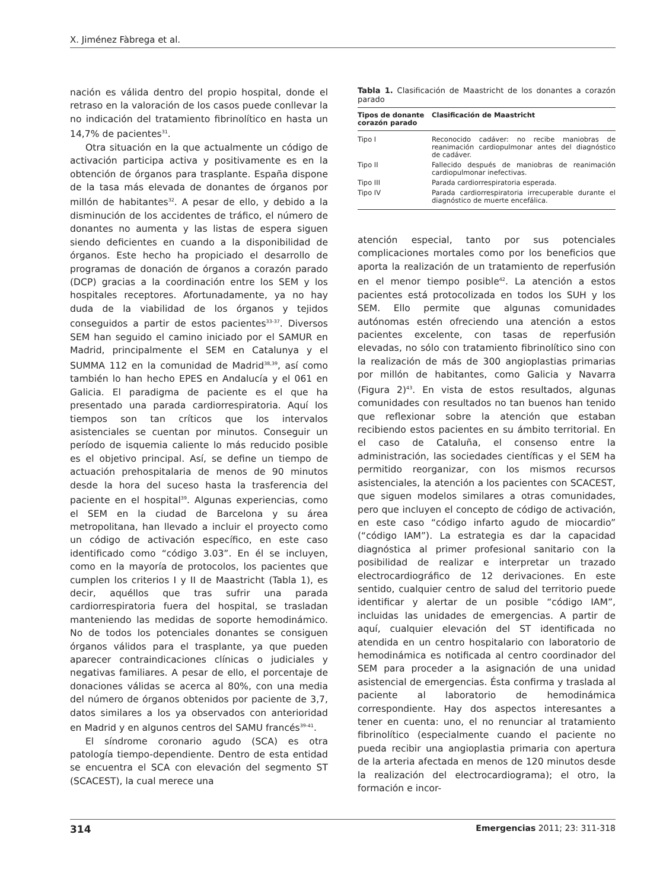X. Jiménez Fàbrega et al.
nación es válida dentro del propio hospital, donde el retraso en la valoración de los casos puede conllevar la no indicación del tratamiento fibrinolítico en hasta un 14,7% de pacientes<sup>31</sup>.
Otra situación en la que actualmente un código de activación participa activa y positivamente es en la obtención de órganos para trasplante. España dispone de la tasa más elevada de donantes de órganos por millón de habitantes<sup>32</sup>. A pesar de ello, y debido a la disminución de los accidentes de tráfico, el número de donantes no aumenta y las listas de espera siguen siendo deficientes en cuando a la disponibilidad de órganos. Este hecho ha propiciado el desarrollo de programas de donación de órganos a corazón parado (DCP) gracias a la coordinación entre los SEM y los hospitales receptores. Afortunadamente, ya no hay duda de la viabilidad de los órganos y tejidos conseguidos a partir de estos pacientes<sup>33-37</sup>. Diversos SEM han seguido el camino iniciado por el SAMUR en Madrid, principalmente el SEM en Catalunya y el SUMMA 112 en la comunidad de Madrid<sup>38,39</sup>, así como también lo han hecho EPES en Andalucía y el 061 en Galicia. El paradigma de paciente es el que ha presentado una parada cardiorrespiratoria. Aquí los tiempos son tan críticos que los intervalos asistenciales se cuentan por minutos. Conseguir un período de isquemia caliente lo más reducido posible es el objetivo principal. Así, se define un tiempo de actuación prehospitalaria de menos de 90 minutos desde la hora del suceso hasta la trasferencia del paciente en el hospital<sup>39</sup>. Algunas experiencias, como el SEM en la ciudad de Barcelona y su área metropolitana, han llevado a incluir el proyecto como un código de activación específico, en este caso identificado como “código 3.03”. En él se incluyen, como en la mayoría de protocolos, los pacientes que cumplen los criterios I y II de Maastricht (Tabla 1), es decir, aquéllos que tras sufrir una parada cardiorrespiratoria fuera del hospital, se trasladan manteniendo las medidas de soporte hemodinámico. No de todos los potenciales donantes se consiguen órganos válidos para el trasplante, ya que pueden aparecer contraindicaciones clínicas o judiciales y negativas familiares. A pesar de ello, el porcentaje de donaciones válidas se acerca al 80%, con una media del número de órganos obtenidos por paciente de 3,7, datos similares a los ya observados con anterioridad en Madrid y en algunos centros del SAMU francés<sup>39-41</sup>.
El síndrome coronario agudo (SCA) es otra patología tiempo-dependiente. Dentro de esta entidad se encuentra el SCA con elevación del segmento ST (SCACEST), la cual merece una
Tabla 1. Clasificación de Maastricht de los donantes a corazón parado
| Tipos de donante corazón parado | Clasificación de Maastricht |
| --- | --- |
| Tipo I | Reconocido cadáver: no recibe maniobras de reanimación cardiopulmonar antes del diagnóstico de cadáver. |
| Tipo II | Fallecido después de maniobras de reanimación cardiopulmonar inefectivas. |
| Tipo III | Parada cardiorrespiratoria esperada. |
| Tipo IV | Parada cardiorrespiratoria irrecuperable durante el diagnóstico de muerte encefálica. |
atención especial, tanto por sus potenciales complicaciones mortales como por los beneficios que aporta la realización de un tratamiento de reperfusión en el menor tiempo posible<sup>42</sup>. La atención a estos pacientes está protocolizada en todos los SUH y los SEM. Ello permite que algunas comunidades autónomas estén ofreciendo una atención a estos pacientes excelente, con tasas de reperfusión elevadas, no sólo con tratamiento fibrinolítico sino con la realización de más de 300 angioplastias primarias por millón de habitantes, como Galicia y Navarra (Figura 2)<sup>43</sup>. En vista de estos resultados, algunas comunidades con resultados no tan buenos han tenido que reflexionar sobre la atención que estaban recibiendo estos pacientes en su ámbito territorial. En el caso de Cataluña, el consenso entre la administración, las sociedades científicas y el SEM ha permitido reorganizar, con los mismos recursos asistenciales, la atención a los pacientes con SCACEST, que siguen modelos similares a otras comunidades, pero que incluyen el concepto de código de activación, en este caso “código infarto agudo de miocardio” (“código IAM”). La estrategia es dar la capacidad diagnóstica al primer profesional sanitario con la posibilidad de realizar e interpretar un trazado electrocardiográfico de 12 derivaciones. En este sentido, cualquier centro de salud del territorio puede identificar y alertar de un posible “código IAM”, incluidas las unidades de emergencias. A partir de aquí, cualquier elevación del ST identificada no atendida en un centro hospitalario con laboratorio de hemodinámica es notificada al centro coordinador del SEM para proceder a la asignación de una unidad asistencial de emergencias. Ésta confirma y traslada al paciente al laboratorio de hemodinámica correspondiente. Hay dos aspectos interesantes a tener en cuenta: uno, el no renunciar al tratamiento fibrinolítico (especialmente cuando el paciente no pueda recibir una angioplastia primaria con apertura de la arteria afectada en menos de 120 minutos desde la realización del electrocardiograma); el otro, la formación e incor-
314 Emergencias 2011; 23: 311-318